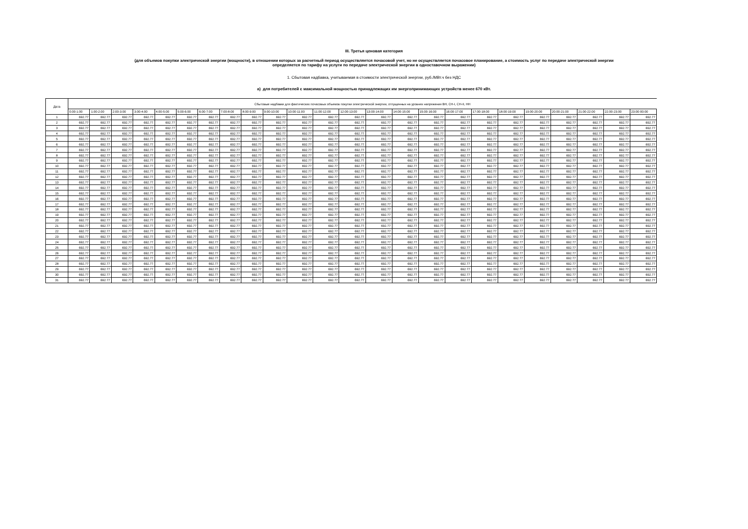III. Третья ценовая категория
(для объемов покупки электрической энергии (мощности), в отношении которых за расчетный период осуществляется почасовой учет, но не осуществляется почасовое планирование, а стоимость услуг по передаче электрической энергии
определяется по тарифу на услуги по передаче электрической энергии в одноставочном выражении)
1. Сбытовая надбавка, учитываемая в стоимости электрической энергии, руб./МВт.ч без НДС
а) для потребителей с максимальной мощностью принадлежащих им энергопринимающих устройств менее 670 кВт.
| Дата | Сбытовые надбавки для фактических почасовых объемов покупки электрической энергии, отпущенных на уровнях напряжения ВН, СН-I, СН-II, НН | | | | | | | | | | | | | | | | | | | | | | | |
| --- | --- | --- | --- | --- | --- | --- | --- | --- | --- | --- | --- | --- | --- | --- | --- | --- | --- | --- | --- | --- | --- | --- | --- | --- |
| | 0:00-1:00 | 1:00-2:00 | 2:00-3:00 | 3:00-4:00 | 4:00-5:00 | 5:00-6:00 | 6:00-7:00 | 7:00-8:00 | 8:00-9:00 | 9:00-10:00 | 10:00-11:00 | 11:00-12:00 | 12:00-13:00 | 13:00-14:00 | 14:00-15:00 | 15:00-16:00 | 16:00-17:00 | 17:00-18:00 | 18:00-19:00 | 19:00-20:00 | 20:00-21:00 | 21:00-22:00 | 22:00-23:00 | 23:00-00:00 |
| 1 | 692.77 | 692.77 | 692.77 | 692.77 | 692.77 | 692.77 | 692.77 | 692.77 | 692.77 | 692.77 | 692.77 | 692.77 | 692.77 | 692.77 | 692.77 | 692.77 | 692.77 | 692.77 | 692.77 | 692.77 | 692.77 | 692.77 | 692.77 | 692.77 |
| 2 | 692.77 | 692.77 | 692.77 | 692.77 | 692.77 | 692.77 | 692.77 | 692.77 | 692.77 | 692.77 | 692.77 | 692.77 | 692.77 | 692.77 | 692.77 | 692.77 | 692.77 | 692.77 | 692.77 | 692.77 | 692.77 | 692.77 | 692.77 | 692.77 |
| 3 | 692.77 | 692.77 | 692.77 | 692.77 | 692.77 | 692.77 | 692.77 | 692.77 | 692.77 | 692.77 | 692.77 | 692.77 | 692.77 | 692.77 | 692.77 | 692.77 | 692.77 | 692.77 | 692.77 | 692.77 | 692.77 | 692.77 | 692.77 | 692.77 |
| 4 | 692.77 | 692.77 | 692.77 | 692.77 | 692.77 | 692.77 | 692.77 | 692.77 | 692.77 | 692.77 | 692.77 | 692.77 | 692.77 | 692.77 | 692.77 | 692.77 | 692.77 | 692.77 | 692.77 | 692.77 | 692.77 | 692.77 | 692.77 | 692.77 |
| 5 | 692.77 | 692.77 | 692.77 | 692.77 | 692.77 | 692.77 | 692.77 | 692.77 | 692.77 | 692.77 | 692.77 | 692.77 | 692.77 | 692.77 | 692.77 | 692.77 | 692.77 | 692.77 | 692.77 | 692.77 | 692.77 | 692.77 | 692.77 | 692.77 |
| 6 | 692.77 | 692.77 | 692.77 | 692.77 | 692.77 | 692.77 | 692.77 | 692.77 | 692.77 | 692.77 | 692.77 | 692.77 | 692.77 | 692.77 | 692.77 | 692.77 | 692.77 | 692.77 | 692.77 | 692.77 | 692.77 | 692.77 | 692.77 | 692.77 |
| 7 | 692.77 | 692.77 | 692.77 | 692.77 | 692.77 | 692.77 | 692.77 | 692.77 | 692.77 | 692.77 | 692.77 | 692.77 | 692.77 | 692.77 | 692.77 | 692.77 | 692.77 | 692.77 | 692.77 | 692.77 | 692.77 | 692.77 | 692.77 | 692.77 |
| 8 | 692.77 | 692.77 | 692.77 | 692.77 | 692.77 | 692.77 | 692.77 | 692.77 | 692.77 | 692.77 | 692.77 | 692.77 | 692.77 | 692.77 | 692.77 | 692.77 | 692.77 | 692.77 | 692.77 | 692.77 | 692.77 | 692.77 | 692.77 | 692.77 |
| 9 | 692.77 | 692.77 | 692.77 | 692.77 | 692.77 | 692.77 | 692.77 | 692.77 | 692.77 | 692.77 | 692.77 | 692.77 | 692.77 | 692.77 | 692.77 | 692.77 | 692.77 | 692.77 | 692.77 | 692.77 | 692.77 | 692.77 | 692.77 | 692.77 |
| 10 | 692.77 | 692.77 | 692.77 | 692.77 | 692.77 | 692.77 | 692.77 | 692.77 | 692.77 | 692.77 | 692.77 | 692.77 | 692.77 | 692.77 | 692.77 | 692.77 | 692.77 | 692.77 | 692.77 | 692.77 | 692.77 | 692.77 | 692.77 | 692.77 |
| 11 | 692.77 | 692.77 | 692.77 | 692.77 | 692.77 | 692.77 | 692.77 | 692.77 | 692.77 | 692.77 | 692.77 | 692.77 | 692.77 | 692.77 | 692.77 | 692.77 | 692.77 | 692.77 | 692.77 | 692.77 | 692.77 | 692.77 | 692.77 | 692.77 |
| 12 | 692.77 | 692.77 | 692.77 | 692.77 | 692.77 | 692.77 | 692.77 | 692.77 | 692.77 | 692.77 | 692.77 | 692.77 | 692.77 | 692.77 | 692.77 | 692.77 | 692.77 | 692.77 | 692.77 | 692.77 | 692.77 | 692.77 | 692.77 | 692.77 |
| 13 | 692.77 | 692.77 | 692.77 | 692.77 | 692.77 | 692.77 | 692.77 | 692.77 | 692.77 | 692.77 | 692.77 | 692.77 | 692.77 | 692.77 | 692.77 | 692.77 | 692.77 | 692.77 | 692.77 | 692.77 | 692.77 | 692.77 | 692.77 | 692.77 |
| 14 | 692.77 | 692.77 | 692.77 | 692.77 | 692.77 | 692.77 | 692.77 | 692.77 | 692.77 | 692.77 | 692.77 | 692.77 | 692.77 | 692.77 | 692.77 | 692.77 | 692.77 | 692.77 | 692.77 | 692.77 | 692.77 | 692.77 | 692.77 | 692.77 |
| 15 | 692.77 | 692.77 | 692.77 | 692.77 | 692.77 | 692.77 | 692.77 | 692.77 | 692.77 | 692.77 | 692.77 | 692.77 | 692.77 | 692.77 | 692.77 | 692.77 | 692.77 | 692.77 | 692.77 | 692.77 | 692.77 | 692.77 | 692.77 | 692.77 |
| 16 | 692.77 | 692.77 | 692.77 | 692.77 | 692.77 | 692.77 | 692.77 | 692.77 | 692.77 | 692.77 | 692.77 | 692.77 | 692.77 | 692.77 | 692.77 | 692.77 | 692.77 | 692.77 | 692.77 | 692.77 | 692.77 | 692.77 | 692.77 | 692.77 |
| 17 | 692.77 | 692.77 | 692.77 | 692.77 | 692.77 | 692.77 | 692.77 | 692.77 | 692.77 | 692.77 | 692.77 | 692.77 | 692.77 | 692.77 | 692.77 | 692.77 | 692.77 | 692.77 | 692.77 | 692.77 | 692.77 | 692.77 | 692.77 | 692.77 |
| 18 | 692.77 | 692.77 | 692.77 | 692.77 | 692.77 | 692.77 | 692.77 | 692.77 | 692.77 | 692.77 | 692.77 | 692.77 | 692.77 | 692.77 | 692.77 | 692.77 | 692.77 | 692.77 | 692.77 | 692.77 | 692.77 | 692.77 | 692.77 | 692.77 |
| 19 | 692.77 | 692.77 | 692.77 | 692.77 | 692.77 | 692.77 | 692.77 | 692.77 | 692.77 | 692.77 | 692.77 | 692.77 | 692.77 | 692.77 | 692.77 | 692.77 | 692.77 | 692.77 | 692.77 | 692.77 | 692.77 | 692.77 | 692.77 | 692.77 |
| 20 | 692.77 | 692.77 | 692.77 | 692.77 | 692.77 | 692.77 | 692.77 | 692.77 | 692.77 | 692.77 | 692.77 | 692.77 | 692.77 | 692.77 | 692.77 | 692.77 | 692.77 | 692.77 | 692.77 | 692.77 | 692.77 | 692.77 | 692.77 | 692.77 |
| 21 | 692.77 | 692.77 | 692.77 | 692.77 | 692.77 | 692.77 | 692.77 | 692.77 | 692.77 | 692.77 | 692.77 | 692.77 | 692.77 | 692.77 | 692.77 | 692.77 | 692.77 | 692.77 | 692.77 | 692.77 | 692.77 | 692.77 | 692.77 | 692.77 |
| 22 | 692.77 | 692.77 | 692.77 | 692.77 | 692.77 | 692.77 | 692.77 | 692.77 | 692.77 | 692.77 | 692.77 | 692.77 | 692.77 | 692.77 | 692.77 | 692.77 | 692.77 | 692.77 | 692.77 | 692.77 | 692.77 | 692.77 | 692.77 | 692.77 |
| 23 | 692.77 | 692.77 | 692.77 | 692.77 | 692.77 | 692.77 | 692.77 | 692.77 | 692.77 | 692.77 | 692.77 | 692.77 | 692.77 | 692.77 | 692.77 | 692.77 | 692.77 | 692.77 | 692.77 | 692.77 | 692.77 | 692.77 | 692.77 | 692.77 |
| 24 | 692.77 | 692.77 | 692.77 | 692.77 | 692.77 | 692.77 | 692.77 | 692.77 | 692.77 | 692.77 | 692.77 | 692.77 | 692.77 | 692.77 | 692.77 | 692.77 | 692.77 | 692.77 | 692.77 | 692.77 | 692.77 | 692.77 | 692.77 | 692.77 |
| 25 | 692.77 | 692.77 | 692.77 | 692.77 | 692.77 | 692.77 | 692.77 | 692.77 | 692.77 | 692.77 | 692.77 | 692.77 | 692.77 | 692.77 | 692.77 | 692.77 | 692.77 | 692.77 | 692.77 | 692.77 | 692.77 | 692.77 | 692.77 | 692.77 |
| 26 | 692.77 | 692.77 | 692.77 | 692.77 | 692.77 | 692.77 | 692.77 | 692.77 | 692.77 | 692.77 | 692.77 | 692.77 | 692.77 | 692.77 | 692.77 | 692.77 | 692.77 | 692.77 | 692.77 | 692.77 | 692.77 | 692.77 | 692.77 | 692.77 |
| 27 | 692.77 | 692.77 | 692.77 | 692.77 | 692.77 | 692.77 | 692.77 | 692.77 | 692.77 | 692.77 | 692.77 | 692.77 | 692.77 | 692.77 | 692.77 | 692.77 | 692.77 | 692.77 | 692.77 | 692.77 | 692.77 | 692.77 | 692.77 | 692.77 |
| 28 | 692.77 | 692.77 | 692.77 | 692.77 | 692.77 | 692.77 | 692.77 | 692.77 | 692.77 | 692.77 | 692.77 | 692.77 | 692.77 | 692.77 | 692.77 | 692.77 | 692.77 | 692.77 | 692.77 | 692.77 | 692.77 | 692.77 | 692.77 | 692.77 |
| 29 | 692.77 | 692.77 | 692.77 | 692.77 | 692.77 | 692.77 | 692.77 | 692.77 | 692.77 | 692.77 | 692.77 | 692.77 | 692.77 | 692.77 | 692.77 | 692.77 | 692.77 | 692.77 | 692.77 | 692.77 | 692.77 | 692.77 | 692.77 | 692.77 |
| 30 | 692.77 | 692.77 | 692.77 | 692.77 | 692.77 | 692.77 | 692.77 | 692.77 | 692.77 | 692.77 | 692.77 | 692.77 | 692.77 | 692.77 | 692.77 | 692.77 | 692.77 | 692.77 | 692.77 | 692.77 | 692.77 | 692.77 | 692.77 | 692.77 |
| 31 | 692.77 | 692.77 | 692.77 | 692.77 | 692.77 | 692.77 | 692.77 | 692.77 | 692.77 | 692.77 | 692.77 | 692.77 | 692.77 | 692.77 | 692.77 | 692.77 | 692.77 | 692.77 | 692.77 | 692.77 | 692.77 | 692.77 | 692.77 | 692.77 |